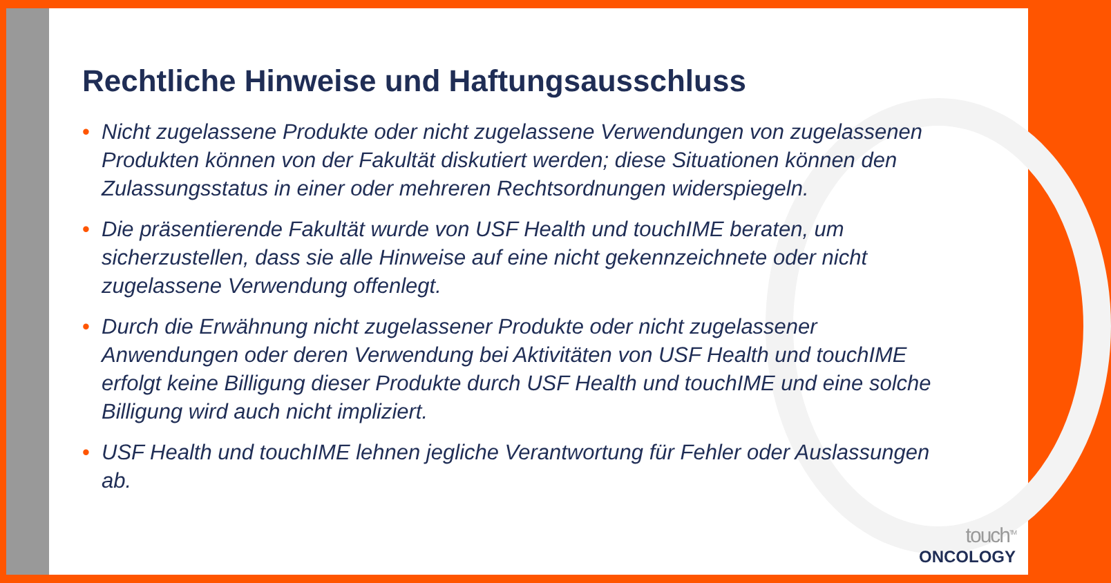Rechtliche Hinweise und Haftungsausschluss
• Nicht zugelassene Produkte oder nicht zugelassene Verwendungen von zugelassenen Produkten können von der Fakultät diskutiert werden; diese Situationen können den Zulassungsstatus in einer oder mehreren Rechtsordnungen widerspiegeln.
• Die präsentierende Fakultät wurde von USF Health und touchIME beraten, um sicherzustellen, dass sie alle Hinweise auf eine nicht gekennzeichnete oder nicht zugelassene Verwendung offenlegt.
• Durch die Erwähnung nicht zugelassener Produkte oder nicht zugelassener Anwendungen oder deren Verwendung bei Aktivitäten von USF Health und touchIME erfolgt keine Billigung dieser Produkte durch USF Health und touchIME und eine solche Billigung wird auch nicht impliziert.
• USF Health und touchIME lehnen jegliche Verantwortung für Fehler oder Auslassungen ab.
touch<sup>TM</sup>
ONCOLOGY